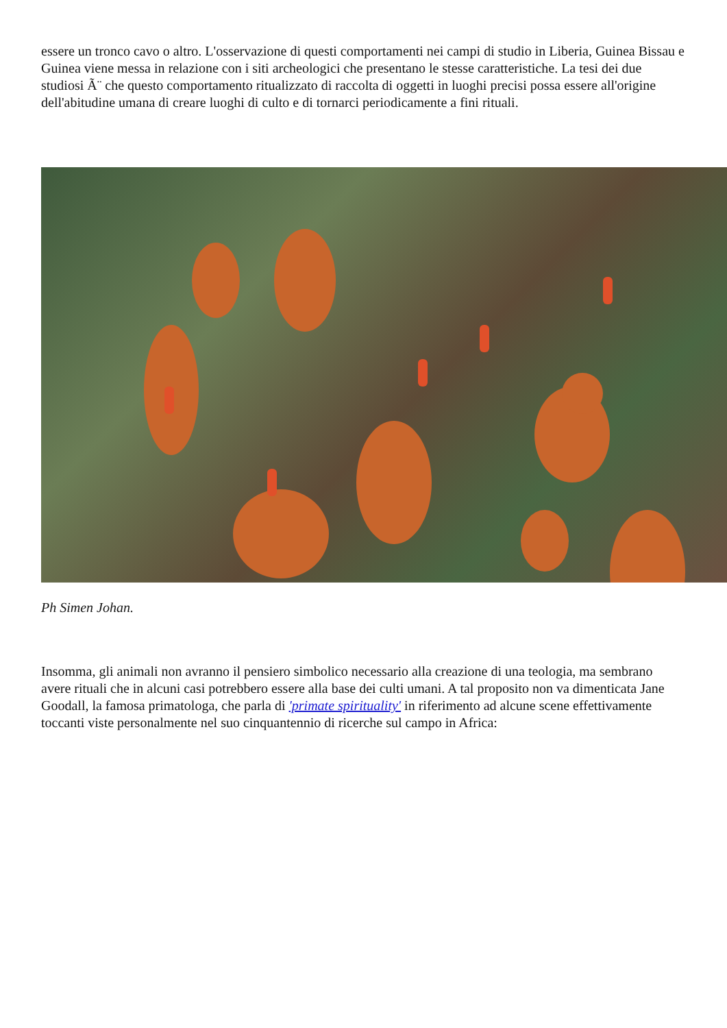essere un tronco cavo o altro. L'osservazione di questi comportamenti nei campi di studio in Liberia, Guinea Bissau e Guinea viene messa in relazione con i siti archeologici che presentano le stesse caratteristiche. La tesi dei due studiosi Ã¨ che questo comportamento ritualizzato di raccolta di oggetti in luoghi precisi possa essere all'origine dell'abitudine umana di creare luoghi di culto e di tornarci periodicamente a fini rituali.
Ph Simen Johan.
Insomma, gli animali non avranno il pensiero simbolico necessario alla creazione di una teologia, ma sembrano avere rituali che in alcuni casi potrebbero essere alla base dei culti umani. A tal proposito non va dimenticata Jane Goodall, la famosa primatologa, che parla di 'primate spirituality' in riferimento ad alcune scene effettivamente toccanti viste personalmente nel suo cinquantennio di ricerche sul campo in Africa: